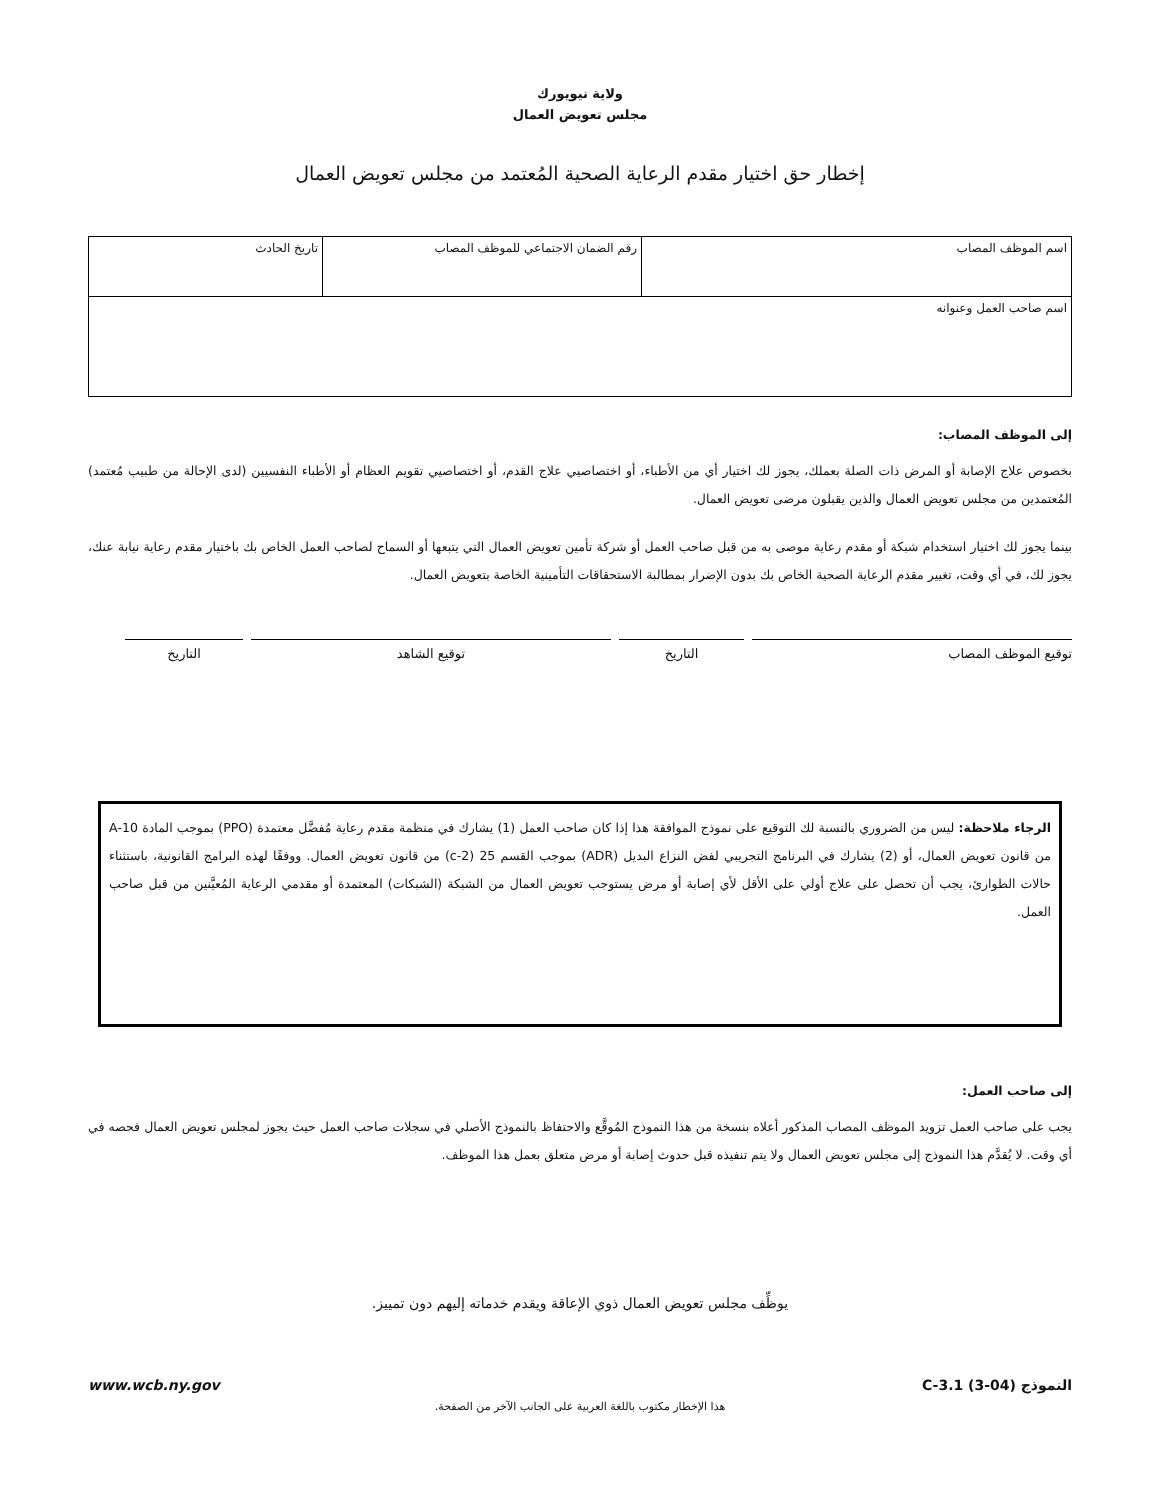ولاية نيويورك
مجلس تعويض العمال
إخطار حق اختيار مقدم الرعاية الصحية المُعتمد من مجلس تعويض العمال
| اسم الموظف المصاب | رقم الضمان الاجتماعي للموظف المصاب | تاريخ الحادث |
| اسم صاحب العمل وعنوانه | | |
إلى الموظف المصاب:
بخصوص علاج الإصابة أو المرض ذات الصلة بعملك، يجوز لك اختيار أي من الأطباء، أو اختصاصيي علاج القدم، أو اختصاصيي تقويم العظام أو الأطباء النفسيين (لدى الإحالة من طبيب مُعتمد) المُعتمدين من مجلس تعويض العمال والذين يقبلون مرضى تعويض العمال.
بينما يجوز لك اختيار استخدام شبكة أو مقدم رعاية موصى به من قبل صاحب العمل أو شركة تأمين تعويض العمال التي يتبعها أو السماح لصاحب العمل الخاص بك باختيار مقدم رعاية نيابة عنك، يجوز لك، في أي وقت، تغيير مقدم الرعاية الصحية الخاص بك بدون الإضرار بمطالبة الاستحقاقات التأمينية الخاصة بتعويض العمال.
توقيع الموظف المصاب التاريخ توقيع الشاهد التاريخ
الرجاء ملاحظة: ليس من الضروري بالنسبة لك التوقيع على نموذج الموافقة هذا إذا كان صاحب العمل (1) يشارك في منظمة مقدم رعاية مُفضَّل معتمدة (PPO) بموجب المادة 10-A من قانون تعويض العمال، أو (2) يشارك في البرنامج التجريبي لفض النزاع البديل (ADR) بموجب القسم 25 (2-c) من قانون تعويض العمال. ووفقًا لهذه البرامج القانونية، باستثناء حالات الطوارئ، يجب أن تحصل على علاج أولي على الأقل لأي إصابة أو مرض يستوجب تعويض العمال من الشبكة (الشبكات) المعتمدة أو مقدمي الرعاية المُعيَّنين من قبل صاحب العمل.
إلى صاحب العمل:
يجب على صاحب العمل تزويد الموظف المصاب المذكور أعلاه بنسخة من هذا النموذج المُوقَّع والاحتفاظ بالنموذج الأصلي في سجلات صاحب العمل حيث يجوز لمجلس تعويض العمال فحصه في أي وقت. لا يُقدَّم هذا النموذج إلى مجلس تعويض العمال ولا يتم تنفيذه قبل حدوث إصابة أو مرض متعلق بعمل هذا الموظف.
يوظِّف مجلس تعويض العمال ذوي الإعاقة ويقدم خدماته إليهم دون تمييز.
النموذج C-3.1 (3-04) www.wcb.ny.gov
هذا الإخطار مكتوب باللغة العربية على الجانب الآخر من الصفحة.